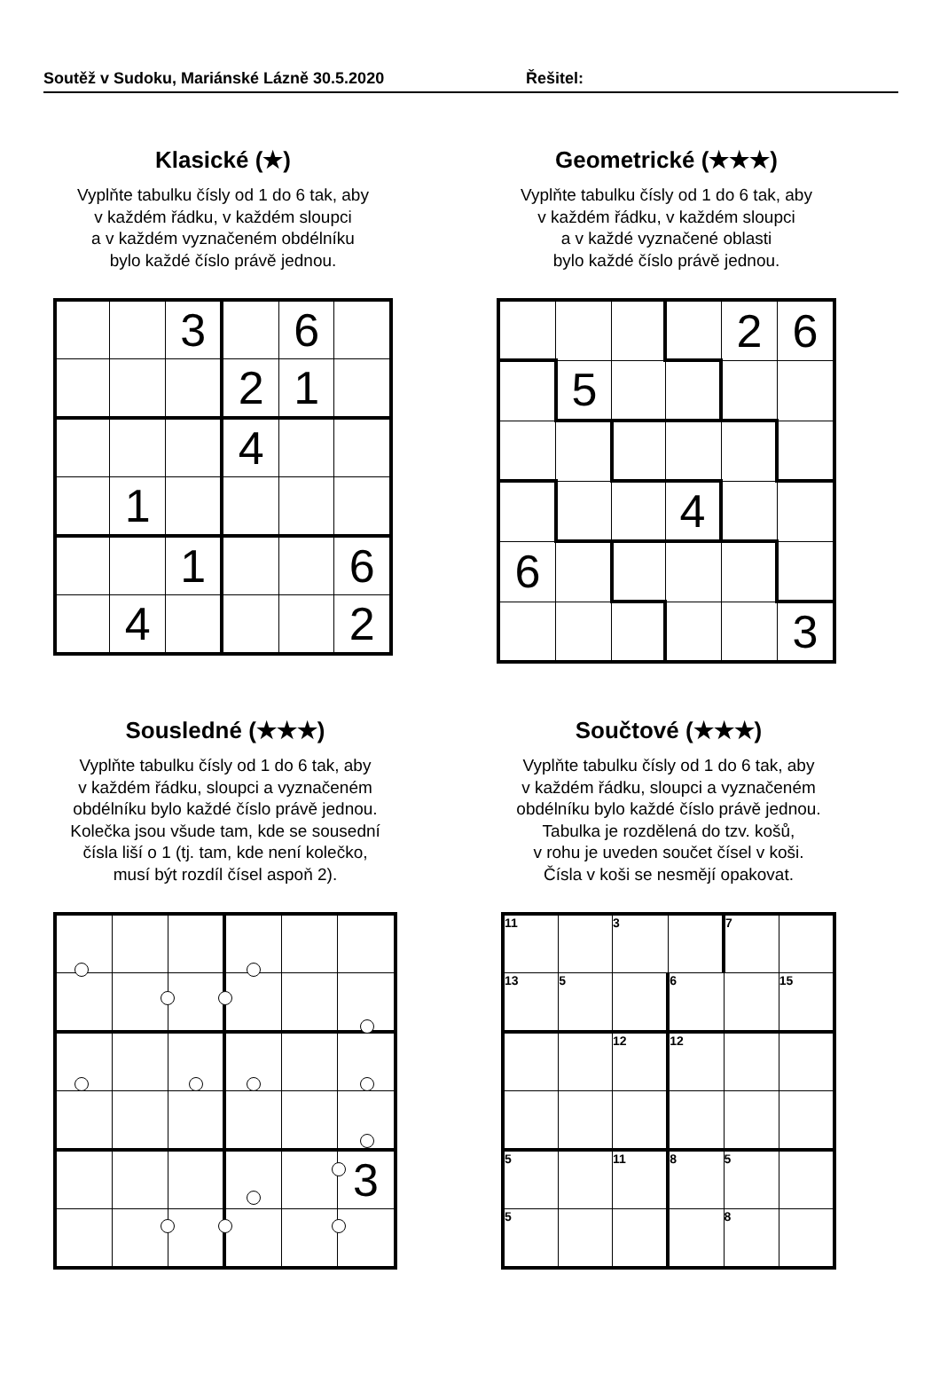Soutěž v Sudoku, Mariánské Lázně 30.5.2020 Řešitel:
Klasické (★)
Vyplňte tabulku čísly od 1 do 6 tak, aby
v každém řádku, v každém sloupci
a v každém vyznačeném obdélníku
bylo každé číslo právě jednou.
| | | 3 | | 6 | |
| | | | 2 | 1 | |
| | | | 4 | | |
| | 1 | | | | |
| | | 1 | | | 6 |
| | 4 | | | | 2 |
Geometrické (★★★)
Vyplňte tabulku čísly od 1 do 6 tak, aby
v každém řádku, v každém sloupci
a v každé vyznačené oblasti
bylo každé číslo právě jednou.
| | | | | 2 | 6 |
| | 5 | | | | |
| | | | 4 | | |
| 6 | | | | | |
| | | | | | 3 |
Sousledné (★★★)
Vyplňte tabulku čísly od 1 do 6 tak, aby
v každém řádku, sloupci a vyznačeném
obdélníku bylo každé číslo právě jednou.
Kolečka jsou všude tam, kde se sousední
čísla liší o 1 (tj. tam, kde není kolečko,
musí být rozdíl čísel aspoň 2).
| | | | | | 3 |
Součtové (★★★)
Vyplňte tabulku čísly od 1 do 6 tak, aby
v každém řádku, sloupci a vyznačeném
obdélníku bylo každé číslo právě jednou.
Tabulka je rozdělená do tzv. košů,
v rohu je uveden součet čísel v koši.
Čísla v koši se nesmějí opakovat.
| 11 | | 3 | | 7 | |
| 13 | 5 | | 6 | | 15 |
| | | 12 | 12 | | |
| 5 | | 11 | 8 | 5 | |
| 5 | | | | 8 | |